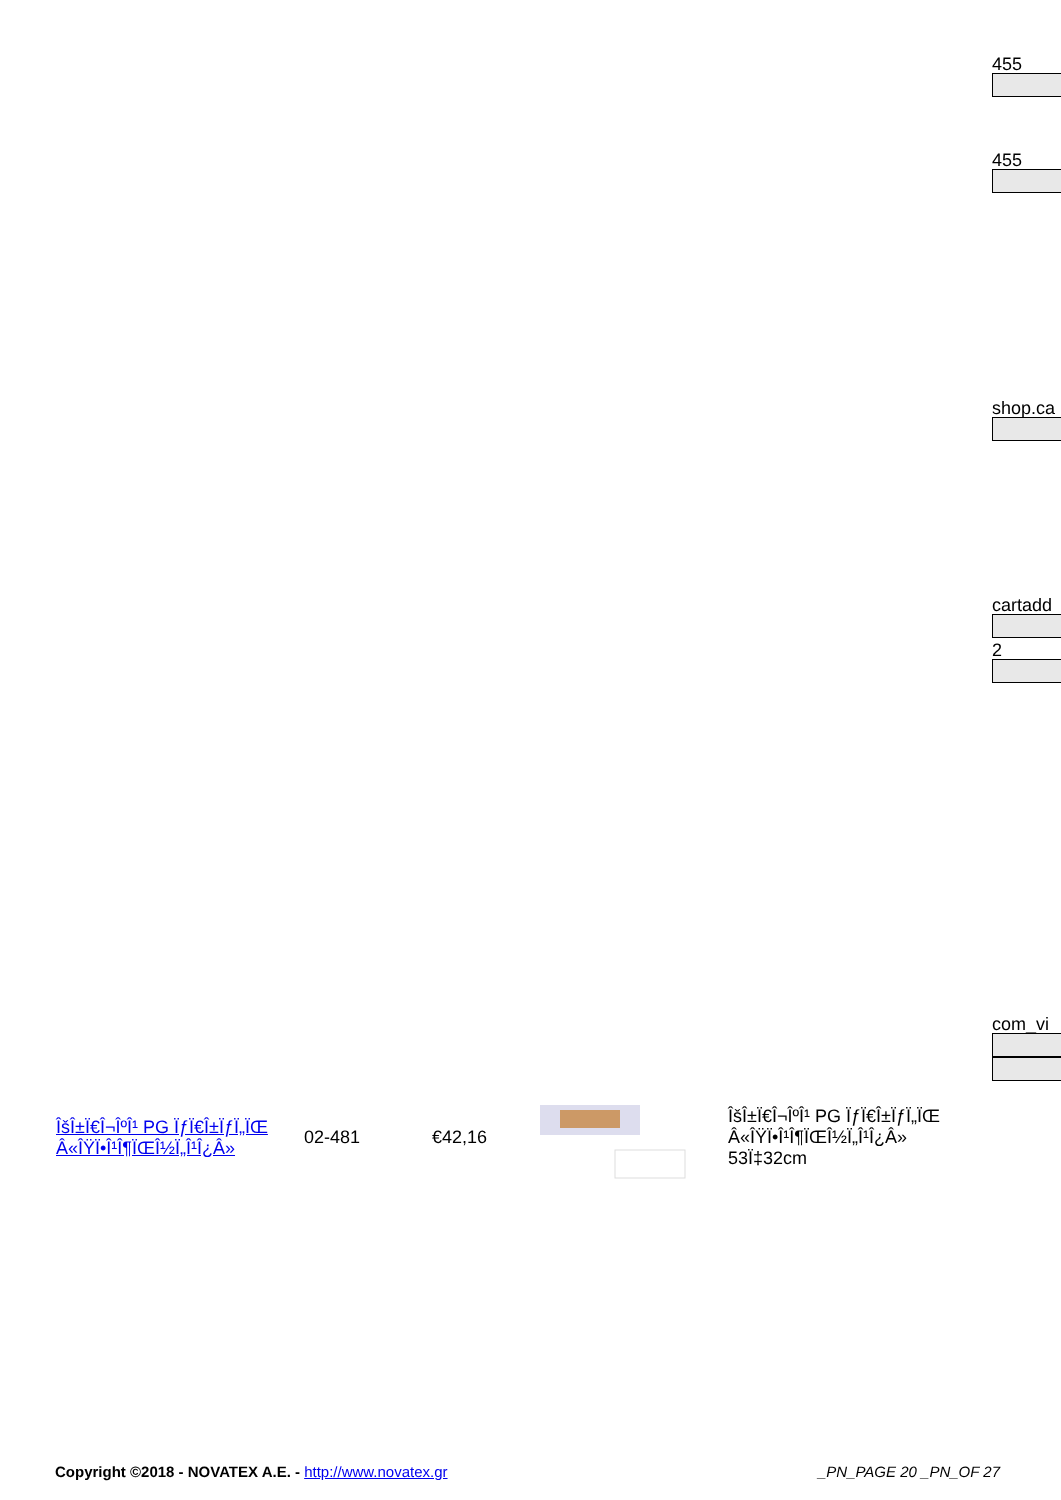455
455
shop.ca
cartadd
2
com_vi
| ÎšÎ±Ï€Î¬ÎºÎ¹ PG ÏƒÏ€Î±ÏƒÏ„ÏŒ Â«ÎŸÏ•Î¹Î¶ÏŒÎ½Ï„Î¹Î¿Â» | 02-481 | €42,16 | | ÎšÎ±Ï€Î¬ÎºÎ¹ PG ÏƒÏ€Î±ÏƒÏ„ÏŒ Â«ÎŸÏ•Î¹Î¶ÏŒÎ½Ï„Î¹Î¿Â» 53Ï‡32cm |
Copyright ©2018 - NOVATEX A.E. - http://www.novatex.gr _PN_PAGE 20 _PN_OF 27